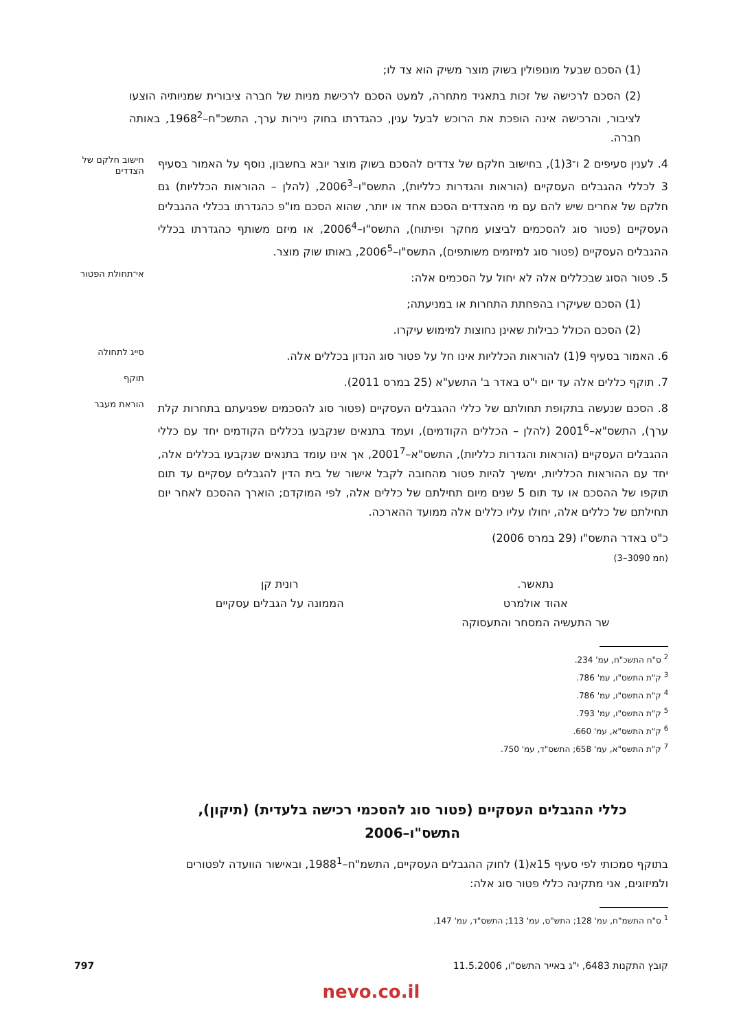(1) הסכם שבעל מונופולין בשוק מוצר משיק הוא צד לו;
(2) הסכם לרכישה של זכות בתאגיד מתחרה, למעט הסכם לרכישת מניות של חברה ציבורית שמניותיה הוצעו לציבור, והרכישה אינה הופכת את הרוכש לבעל ענין, כהגדרתו בחוק ניירות ערך, התשכ"ח–1968<sup>2</sup>, באותה חברה.
4. לענין סעיפים 2 ו־3(1), בחישוב חלקם של צדדים להסכם בשוק מוצר יובא בחשבון, נוסף על האמור בסעיף 3 לכללי ההגבלים העסקיים (הוראות והגדרות כלליות), התשס"ו–2006<sup>3</sup>, (להלן – ההוראות הכלליות) גם חלקם של אחרים שיש להם עם מי מהצדדים הסכם אחד או יותר, שהוא הסכם מו"פ כהגדרתו בכללי ההגבלים העסקיים (פטור סוג להסכמים לביצוע מחקר ופיתוח), התשס"ו–2006<sup>4</sup>, או מיזם משותף כהגדרתו בכללי ההגבלים העסקיים (פטור סוג למיזמים משותפים), התשס"ו–2006<sup>5</sup>, באותו שוק מוצר.
חישוב חלקם של הצדדים
5. פטור הסוג שבכללים אלה לא יחול על הסכמים אלה:
אי־תחולת הפטור
(1) הסכם שעיקרו בהפחתת התחרות או במניעתה;
(2) הסכם הכולל כבילות שאינן נחוצות למימוש עיקרו.
6. האמור בסעיף 9(1) להוראות הכלליות אינו חל על פטור סוג הנדון בכללים אלה.
סייג לתחולה
7. תוקף כללים אלה עד יום י"ט באדר ב' התשע"א (25 במרס 2011).
תוקף
8. הסכם שנעשה בתקופת תחולתם של כללי ההגבלים העסקיים (פטור סוג להסכמים שפגיעתם בתחרות קלת ערך), התשס"א–2001<sup>6</sup> (להלן – הכללים הקודמים), ועמד בתנאים שנקבעו בכללים הקודמים יחד עם כללי ההגבלים העסקיים (הוראות והגדרות כלליות), התשס"א–2001<sup>7</sup>, אך אינו עומד בתנאים שנקבעו בכללים אלה, יחד עם ההוראות הכלליות, ימשיך להיות פטור מהחובה לקבל אישור של בית הדין להגבלים עסקיים עד תום תוקפו של ההסכם או עד תום 5 שנים מיום תחילתם של כללים אלה, לפי המוקדם; הוארך ההסכם לאחר יום תחילתם של כללים אלה, יחולו עליו כללים אלה ממועד ההארכה.
הוראת מעבר
כ"ט באדר התשס"ו (29 במרס 2006)
(חמ 3090–3)
נתאשר.
אהוד אולמרט
שר התעשיה המסחר והתעסוקה
רונית קן
הממונה על הגבלים עסקיים
<sup>2</sup> ס"ח התשכ"ח, עמ' 234.
<sup>3</sup> ק"ת התשס"ו, עמ' 786.
<sup>4</sup> ק"ת התשס"ו, עמ' 786.
<sup>5</sup> ק"ת התשס"ו, עמ' 793.
<sup>6</sup> ק"ת התשס"א, עמ' 660.
<sup>7</sup> ק"ת התשס"א, עמ' 658; התשס"ד, עמ' 750.
כללי ההגבלים העסקיים (פטור סוג להסכמי רכישה בלעדית) (תיקון),
התשס"ו–2006
בתוקף סמכותי לפי סעיף 15א(1) לחוק ההגבלים העסקיים, התשמ"ח–1988<sup>1</sup>, ובאישור הוועדה לפטורים ולמיזוגים, אני מתקינה כללי פטור סוג אלה:
<sup>1</sup> ס"ח התשמ"ח, עמ' 128; התש"ס, עמ' 113; התשס"ד, עמ' 147.
קובץ התקנות 6483, י"ג באייר התשס"ו, 11.5.2006 797
nevo.co.il